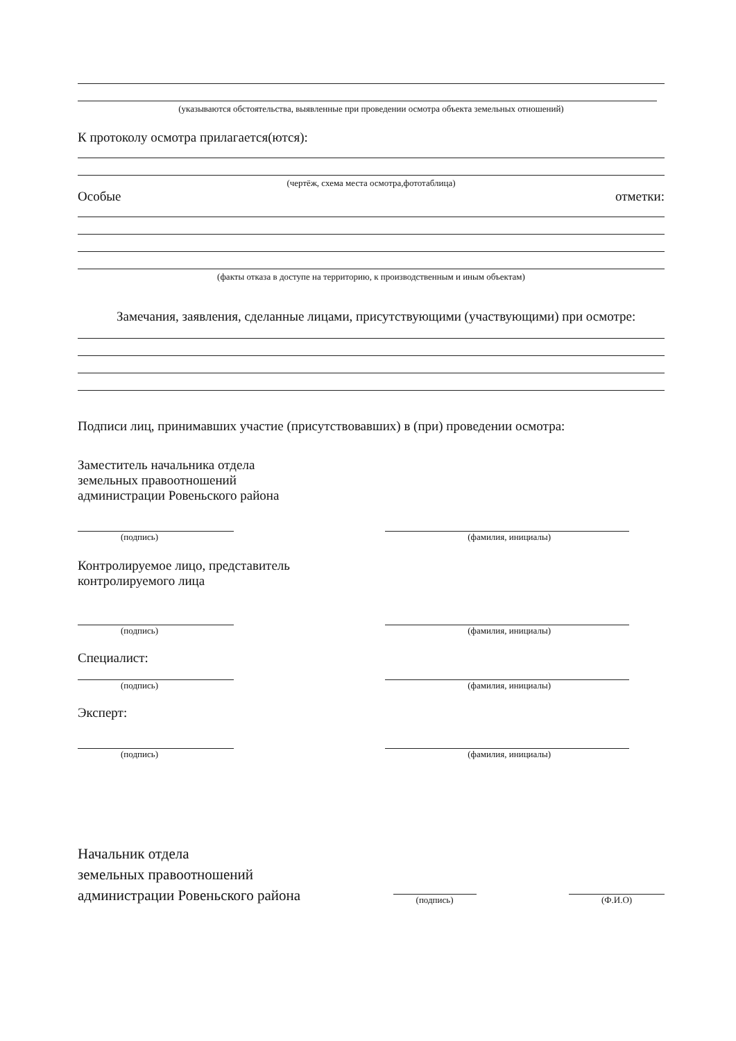(указываются обстоятельства, выявленные при проведении осмотра объекта земельных отношений)
К протоколу осмотра прилагается(ются):
(чертёж, схема места осмотра,фототаблица)
Особые отметки:
(факты отказа в доступе на территорию, к производственным и иным объектам)
Замечания, заявления, сделанные лицами, присутствующими (участвующими) при осмотре:
Подписи лиц, принимавших участие (присутствовавших) в (при) проведении осмотра:
Заместитель начальника отдела
земельных правоотношений
администрации Ровеньского района
(подпись) (фамилия, инициалы)
Контролируемое лицо, представитель
контролируемого лица
(подпись) (фамилия, инициалы)
Специалист:
(подпись) (фамилия, инициалы)
Эксперт:
(подпись) (фамилия, инициалы)
Начальник отдела
земельных правоотношений
администрации Ровеньского района
(подпись)
(Ф.И.О)